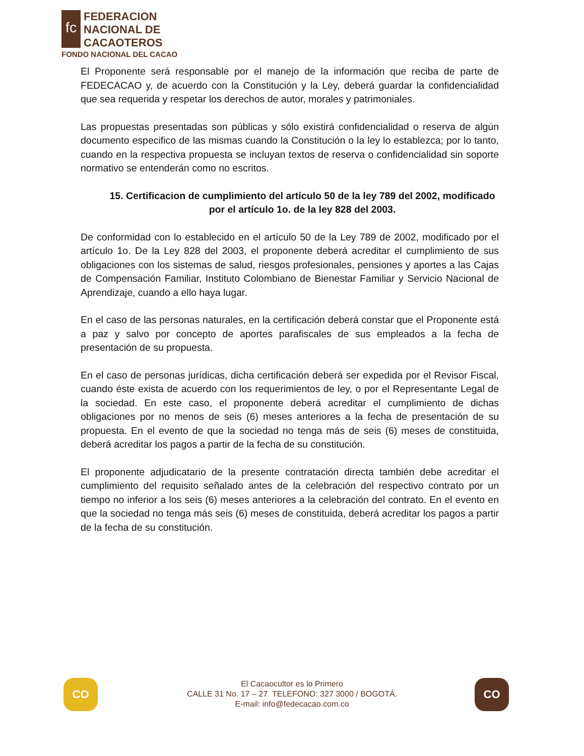fc
FEDERACION
NACIONAL DE
CACAOTEROS
FONDO NACIONAL DEL CACAO
El Proponente será responsable por el manejo de la información que reciba de parte de FEDECACAO y, de acuerdo con la Constitución y la Ley, deberá guardar la confidencialidad que sea requerida y respetar los derechos de autor, morales y patrimoniales.
Las propuestas presentadas son públicas y sólo existirá confidencialidad o reserva de algún documento especifico de las mismas cuando la Constitución o la ley lo establezca; por lo tanto, cuando en la respectiva propuesta se incluyan textos de reserva o confidencialidad sin soporte normativo se entenderán como no escritos.
15. Certificacion de cumplimiento del artículo 50 de la ley 789 del 2002, modificado por el artículo 1o. de la ley 828 del 2003.
De conformidad con lo establecido en el artículo 50 de la Ley 789 de 2002, modificado por el artículo 1o. De la Ley 828 del 2003, el proponente deberá acreditar el cumplimiento de sus obligaciones con los sistemas de salud, riesgos profesionales, pensiones y aportes a las Cajas de Compensación Familiar, Instituto Colombiano de Bienestar Familiar y Servicio Nacional de Aprendizaje, cuando a ello haya lugar.
En el caso de las personas naturales, en la certificación deberá constar que el Proponente está a paz y salvo por concepto de aportes parafiscales de sus empleados a la fecha de presentación de su propuesta.
En el caso de personas jurídicas, dicha certificación deberá ser expedida por el Revisor Fiscal, cuando éste exista de acuerdo con los requerimientos de ley, o por el Representante Legal de la sociedad. En este caso, el proponente deberá acreditar el cumplimiento de dichas obligaciones por no menos de seis (6) meses anteriores a la fecha de presentación de su propuesta. En el evento de que la sociedad no tenga más de seis (6) meses de constituida, deberá acreditar los pagos a partir de la fecha de su constitución.
El proponente adjudicatario de la presente contratación directa también debe acreditar el cumplimiento del requisito señalado antes de la celebración del respectivo contrato por un tiempo no inferior a los seis (6) meses anteriores a la celebración del contrato. En el evento en que la sociedad no tenga más seis (6) meses de constituida, deberá acreditar los pagos a partir de la fecha de su constitución.
CO
El Cacaocultor es lo Primero
CALLE 31 No. 17 – 27 TELEFONO: 327 3000 / BOGOTÁ.
E-mail: info@fedecacao.com.co
CO